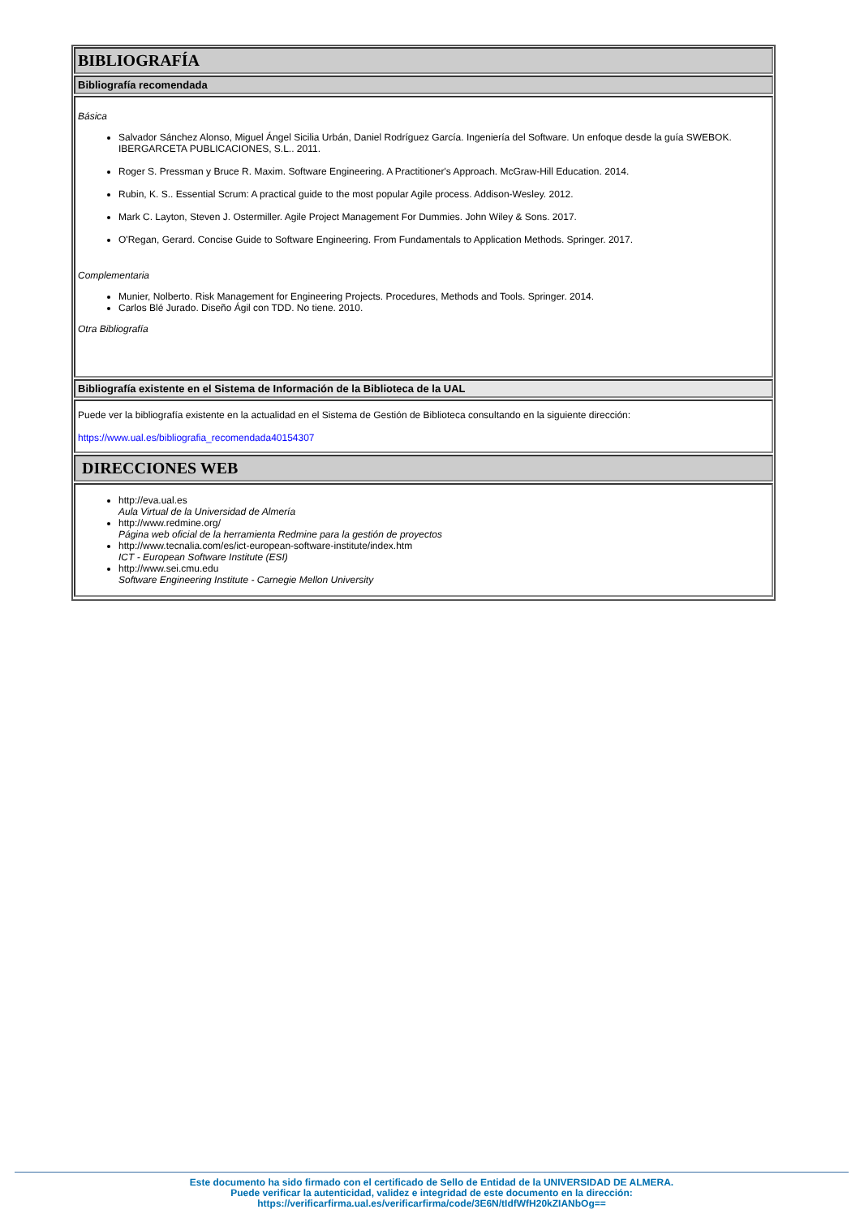BIBLIOGRAFÍA
Bibliografía recomendada
Básica
Salvador Sánchez Alonso, Miguel Ángel Sicilia Urbán, Daniel Rodríguez García. Ingeniería del Software. Un enfoque desde la guía SWEBOK. IBERGARCETA PUBLICACIONES, S.L.. 2011.
Roger S. Pressman y Bruce R. Maxim. Software Engineering. A Practitioner's Approach. McGraw-Hill Education. 2014.
Rubin, K. S.. Essential Scrum: A practical guide to the most popular Agile process. Addison-Wesley. 2012.
Mark C. Layton, Steven J. Ostermiller. Agile Project Management For Dummies. John Wiley & Sons. 2017.
O'Regan, Gerard. Concise Guide to Software Engineering. From Fundamentals to Application Methods. Springer. 2017.
Complementaria
Munier, Nolberto. Risk Management for Engineering Projects. Procedures, Methods and Tools. Springer. 2014.
Carlos Blé Jurado. Diseño Ágil con TDD. No tiene. 2010.
Otra Bibliografía
Bibliografía existente en el Sistema de Información de la Biblioteca de la UAL
Puede ver la bibliografía existente en la actualidad en el Sistema de Gestión de Biblioteca consultando en la siguiente dirección:
https://www.ual.es/bibliografia_recomendada40154307
DIRECCIONES WEB
http://eva.ual.es
Aula Virtual de la Universidad de Almería
http://www.redmine.org/
Página web oficial de la herramienta Redmine para la gestión de proyectos
http://www.tecnalia.com/es/ict-european-software-institute/index.htm
ICT - European Software Institute (ESI)
http://www.sei.cmu.edu
Software Engineering Institute - Carnegie Mellon University
Este documento ha sido firmado con el certificado de Sello de Entidad de la UNIVERSIDAD DE ALMERA.
Puede verificar la autenticidad, validez e integridad de este documento en la dirección:
https://verificarfirma.ual.es/verificarfirma/code/3E6N/tIdfWfH20kZIANbOg==